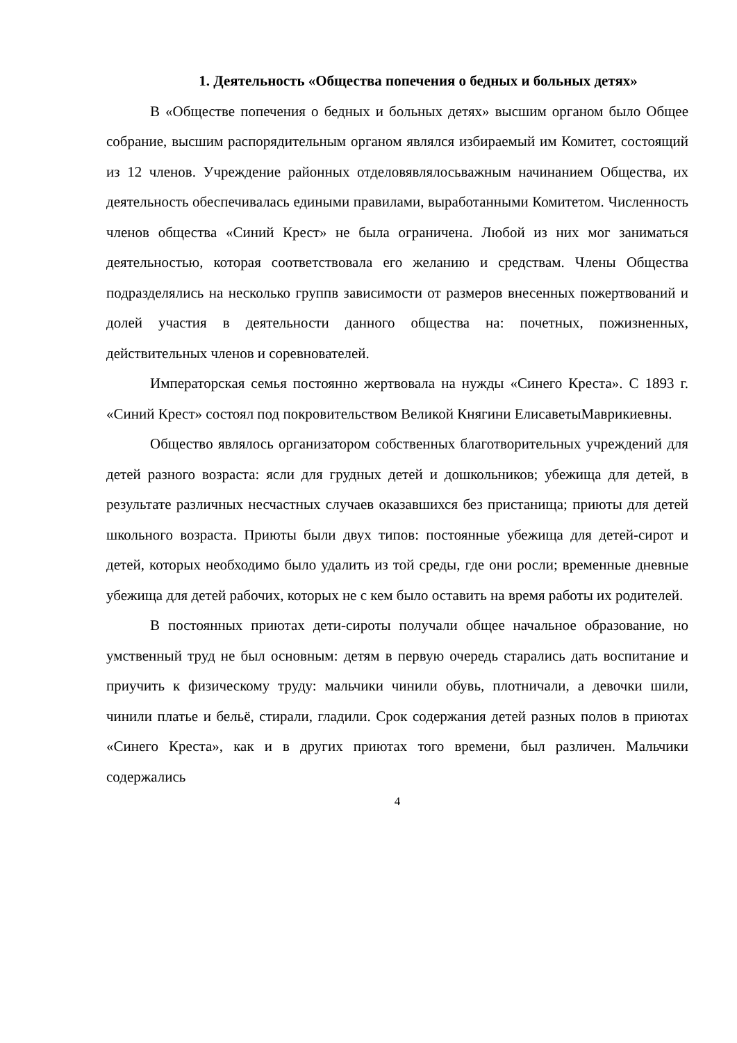1. Деятельность «Общества попечения о бедных и больных детях»
В «Обществе попечения о бедных и больных детях» высшим органом было Общее собрание, высшим распорядительным органом являлся избираемый им Комитет, состоящий из 12 членов. Учреждение районных отделовявлялосьважным начинанием Общества, их деятельность обеспечивалась едиными правилами, выработанными Комитетом. Численность членов общества «Синий Крест» не была ограничена. Любой из них мог заниматься деятельностью, которая соответствовала его желанию и средствам. Члены Общества подразделялись на несколько группв зависимости от размеров внесенных пожертвований и долей участия в деятельности данного общества на: почетных, пожизненных, действительных членов и соревнователей.
Императорская семья постоянно жертвовала на нужды «Синего Креста». С 1893 г. «Синий Крест» состоял под покровительством Великой Княгини ЕлисаветыМаврикиевны.
Общество являлось организатором собственных благотворительных учреждений для детей разного возраста: ясли для грудных детей и дошкольников; убежища для детей, в результате различных несчастных случаев оказавшихся без пристанища; приюты для детей школьного возраста. Приюты были двух типов: постоянные убежища для детей-сирот и детей, которых необходимо было удалить из той среды, где они росли; временные дневные убежища для детей рабочих, которых не с кем было оставить на время работы их родителей.
В постоянных приютах дети-сироты получали общее начальное образование, но умственный труд не был основным: детям в первую очередь старались дать воспитание и приучить к физическому труду: мальчики чинили обувь, плотничали, а девочки шили, чинили платье и бельё, стирали, гладили. Срок содержания детей разных полов в приютах «Синего Креста», как и в других приютах того времени, был различен. Мальчики содержались
4